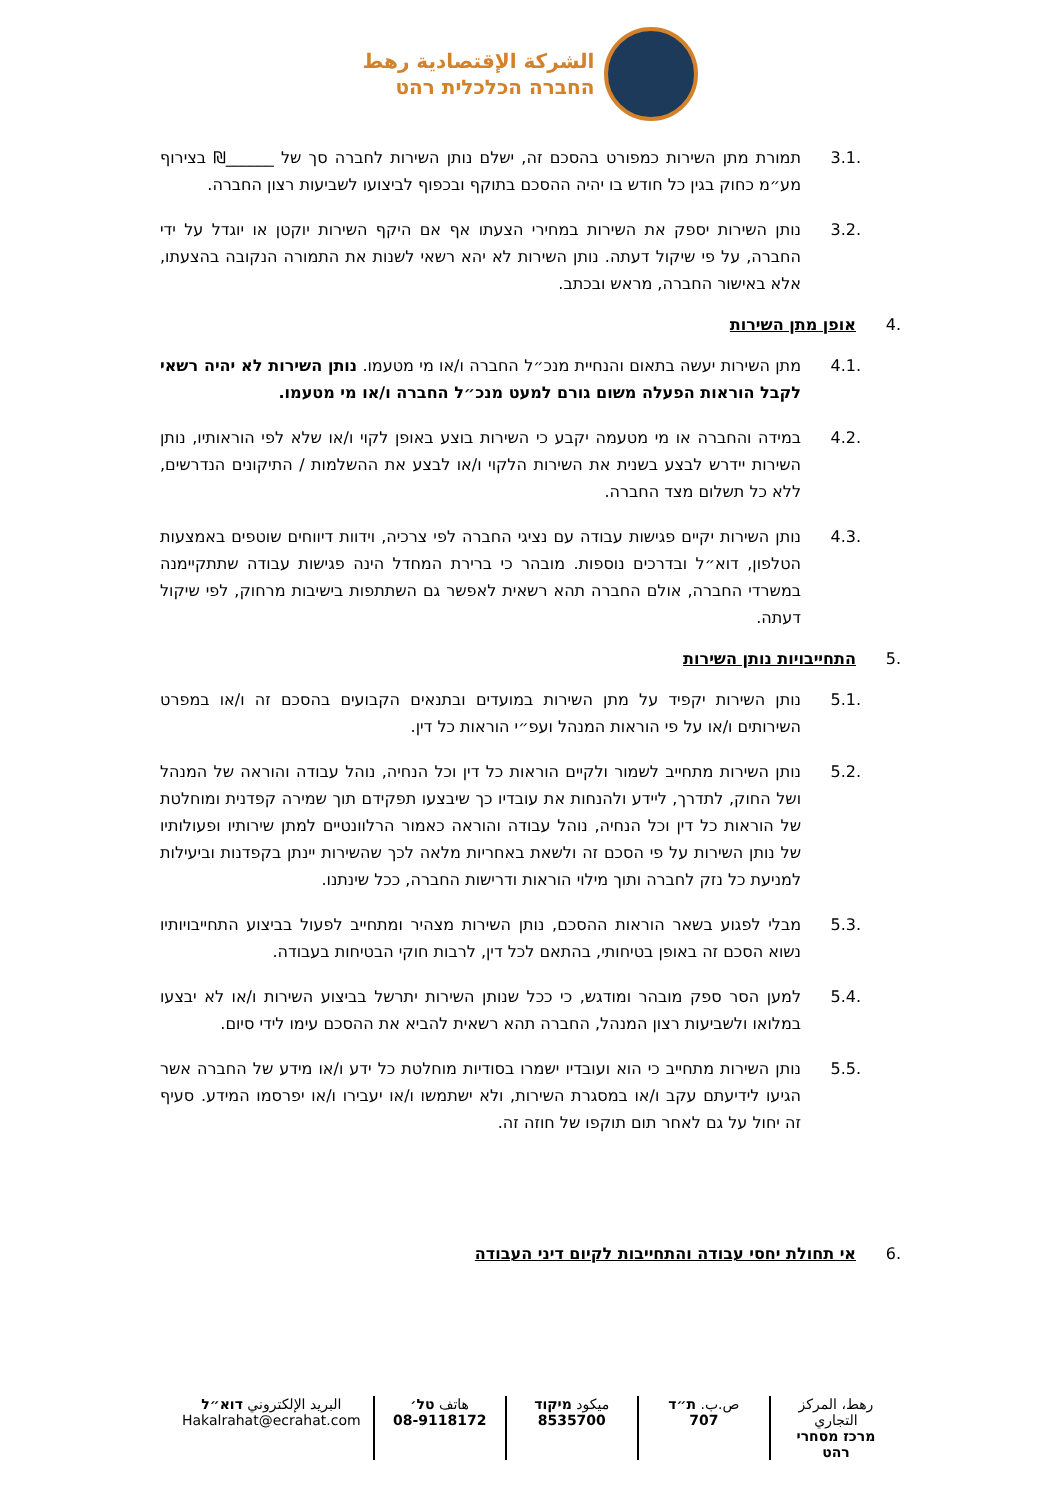الشركة الإقتصادية رهط
החברה הכלכלית רהט
3.1. תמורת מתן השירות כמפורט בהסכם זה, ישלם נותן השירות לחברה סך של ______₪ בצירוף מע״מ כחוק בגין כל חודש בו יהיה ההסכם בתוקף ובכפוף לביצועו לשביעות רצון החברה.
3.2. נותן השירות יספק את השירות במחירי הצעתו אף אם היקף השירות יוקטן או יוגדל על ידי החברה, על פי שיקול דעתה. נותן השירות לא יהא רשאי לשנות את התמורה הנקובה בהצעתו, אלא באישור החברה, מראש ובכתב.
.4 אופן מתן השירות
4.1. מתן השירות יעשה בתאום והנחיית מנכ״ל החברה ו/או מי מטעמו. נותן השירות לא יהיה רשאי לקבל הוראות הפעלה משום גורם למעט מנכ״ל החברה ו/או מי מטעמו.
4.2. במידה והחברה או מי מטעמה יקבע כי השירות בוצע באופן לקוי ו/או שלא לפי הוראותיו, נותן השירות יידרש לבצע בשנית את השירות הלקוי ו/או לבצע את ההשלמות / התיקונים הנדרשים, ללא כל תשלום מצד החברה.
4.3. נותן השירות יקיים פגישות עבודה עם נציגי החברה לפי צרכיה, וידוות דיווחים שוטפים באמצעות הטלפון, דוא״ל ובדרכים נוספות. מובהר כי ברירת המחדל הינה פגישות עבודה שתתקיימנה במשרדי החברה, אולם החברה תהא רשאית לאפשר גם השתתפות בישיבות מרחוק, לפי שיקול דעתה.
.5 התחייבויות נותן השירות
5.1. נותן השירות יקפיד על מתן השירות במועדים ובתנאים הקבועים בהסכם זה ו/או במפרט השירותים ו/או על פי הוראות המנהל ועפ״י הוראות כל דין.
5.2. נותן השירות מתחייב לשמור ולקיים הוראות כל דין וכל הנחיה, נוהל עבודה והוראה של המנהל ושל החוק, לתדרך, ליידע ולהנחות את עובדיו כך שיבצעו תפקידם תוך שמירה קפדנית ומוחלטת של הוראות כל דין וכל הנחיה, נוהל עבודה והוראה כאמור הרלוונטיים למתן שירותיו ופעולותיו של נותן השירות על פי הסכם זה ולשאת באחריות מלאה לכך שהשירות יינתן בקפדנות וביעילות למניעת כל נזק לחברה ותוך מילוי הוראות ודרישות החברה, ככל שינתנו.
5.3. מבלי לפגוע בשאר הוראות ההסכם, נותן השירות מצהיר ומתחייב לפעול בביצוע התחייבויותיו נשוא הסכם זה באופן בטיחותי, בהתאם לכל דין, לרבות חוקי הבטיחות בעבודה.
5.4. למען הסר ספק מובהר ומודגש, כי ככל שנותן השירות יתרשל בביצוע השירות ו/או לא יבצעו במלואו ולשביעות רצון המנהל, החברה תהא רשאית להביא את ההסכם עימו לידי סיום.
5.5. נותן השירות מתחייב כי הוא ועובדיו ישמרו בסודיות מוחלטת כל ידע ו/או מידע של החברה אשר הגיעו לידיעתם עקב ו/או במסגרת השירות, ולא ישתמשו ו/או יעבירו ו/או יפרסמו המידע. סעיף זה יחול על גם לאחר תום תוקפו של חוזה זה.
.6 אי תחולת יחסי עבודה והתחייבות לקיום דיני העבודה
رهط، المركز التجاري
מרכז מסחרי רהט
ص.ب. ת״ד
707
ميكود מיקוד
8535700
هاتف טל׳
08-9118172
البريد الإلكتروني דוא״ל
Hakalrahat@ecrahat.com